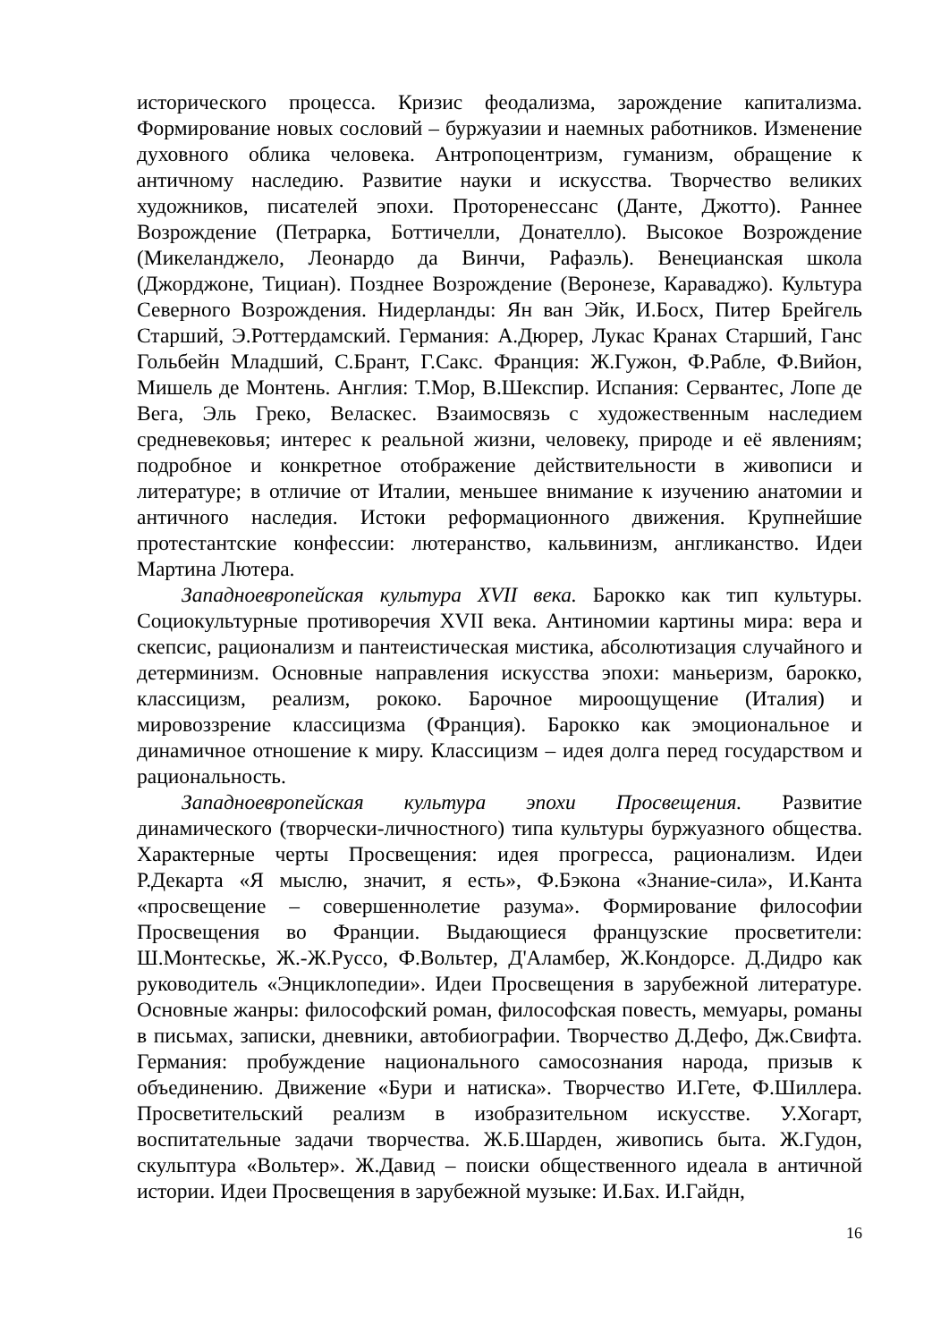исторического процесса. Кризис феодализма, зарождение капитализма. Формирование новых сословий – буржуазии и наемных работников. Изменение духовного облика человека. Антропоцентризм, гуманизм, обращение к античному наследию. Развитие науки и искусства. Творчество великих художников, писателей эпохи. Проторенессанс (Данте, Джотто). Раннее Возрождение (Петрарка, Боттичелли, Донателло). Высокое Возрождение (Микеланджело, Леонардо да Винчи, Рафаэль). Венецианская школа (Джорджоне, Тициан). Позднее Возрождение (Веронезе, Караваджо). Культура Северного Возрождения. Нидерланды: Ян ван Эйк, И.Босх, Питер Брейгель Старший, Э.Роттердамский. Германия: А.Дюрер, Лукас Кранах Старший, Ганс Гольбейн Младший, С.Брант, Г.Сакс. Франция: Ж.Гужон, Ф.Рабле, Ф.Вийон, Мишель де Монтень. Англия: Т.Мор, В.Шекспир. Испания: Сервантес, Лопе де Вега, Эль Греко, Веласкес. Взаимосвязь с художественным наследием средневековья; интерес к реальной жизни, человеку, природе и её явлениям; подробное и конкретное отображение действительности в живописи и литературе; в отличие от Италии, меньшее внимание к изучению анатомии и античного наследия. Истоки реформационного движения. Крупнейшие протестантские конфессии: лютеранство, кальвинизм, англиканство. Идеи Мартина Лютера.
Западноевропейская культура XVII века. Барокко как тип культуры. Социокультурные противоречия XVII века. Антиномии картины мира: вера и скепсис, рационализм и пантеистическая мистика, абсолютизация случайного и детерминизм. Основные направления искусства эпохи: маньеризм, барокко, классицизм, реализм, рококо. Барочное мироощущение (Италия) и мировоззрение классицизма (Франция). Барокко как эмоциональное и динамичное отношение к миру. Классицизм – идея долга перед государством и рациональность.
Западноевропейская культура эпохи Просвещения. Развитие динамического (творчески-личностного) типа культуры буржуазного общества. Характерные черты Просвещения: идея прогресса, рационализм. Идеи Р.Декарта «Я мыслю, значит, я есть», Ф.Бэкона «Знание-сила», И.Канта «просвещение – совершеннолетие разума». Формирование философии Просвещения во Франции. Выдающиеся французские просветители: Ш.Монтескье, Ж.-Ж.Руссо, Ф.Вольтер, Д'Аламбер, Ж.Кондорсе. Д.Дидро как руководитель «Энциклопедии». Идеи Просвещения в зарубежной литературе. Основные жанры: философский роман, философская повесть, мемуары, романы в письмах, записки, дневники, автобиографии. Творчество Д.Дефо, Дж.Свифта. Германия: пробуждение национального самосознания народа, призыв к объединению. Движение «Бури и натиска». Творчество И.Гете, Ф.Шиллера. Просветительский реализм в изобразительном искусстве. У.Хогарт, воспитательные задачи творчества. Ж.Б.Шарден, живопись быта. Ж.Гудон, скульптура «Вольтер». Ж.Давид – поиски общественного идеала в античной истории. Идеи Просвещения в зарубежной музыке: И.Бах. И.Гайдн,
16